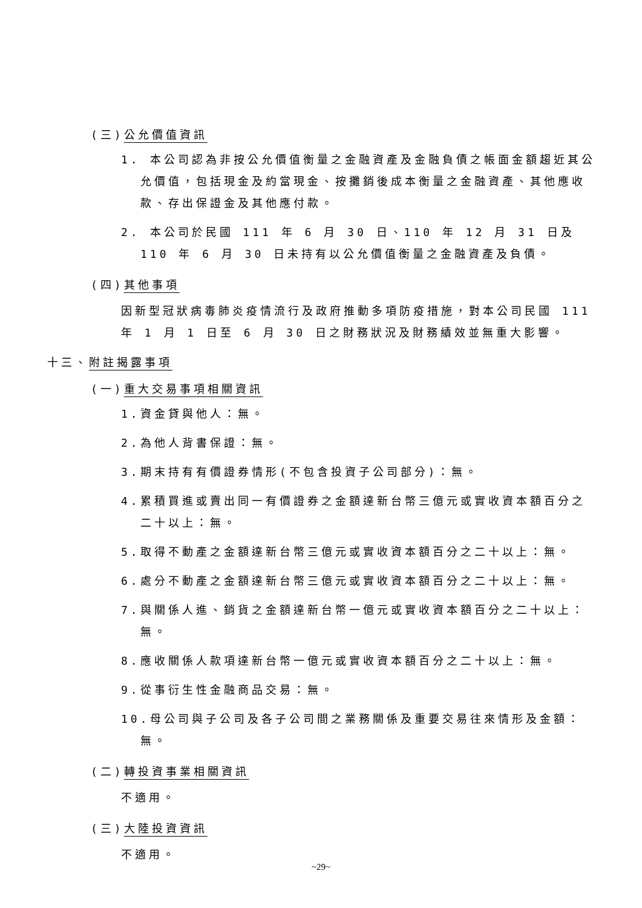(三)公允價值資訊
1. 本公司認為非按公允價值衡量之金融資產及金融負債之帳面金額趨近其公允價值，包括現金及約當現金、按攤銷後成本衡量之金融資產、其他應收款、存出保證金及其他應付款。
2. 本公司於民國 111 年 6 月 30 日、110 年 12 月 31 日及 110 年 6 月 30 日未持有以公允價值衡量之金融資產及負債。
(四)其他事項
因新型冠狀病毒肺炎疫情流行及政府推動多項防疫措施，對本公司民國 111 年 1 月 1 日至 6 月 30 日之財務狀況及財務績效並無重大影響。
十三、附註揭露事項
(一)重大交易事項相關資訊
1.資金貸與他人：無。
2.為他人背書保證：無。
3.期末持有有價證券情形(不包含投資子公司部分)：無。
4.累積買進或賣出同一有價證券之金額達新台幣三億元或實收資本額百分之二十以上：無。
5.取得不動產之金額達新台幣三億元或實收資本額百分之二十以上：無。
6.處分不動產之金額達新台幣三億元或實收資本額百分之二十以上：無。
7.與關係人進、銷貨之金額達新台幣一億元或實收資本額百分之二十以上：無。
8.應收關係人款項達新台幣一億元或實收資本額百分之二十以上：無。
9.從事衍生性金融商品交易：無。
10.母公司與子公司及各子公司間之業務關係及重要交易往來情形及金額：無。
(二)轉投資事業相關資訊
不適用。
(三)大陸投資資訊
不適用。
~29~